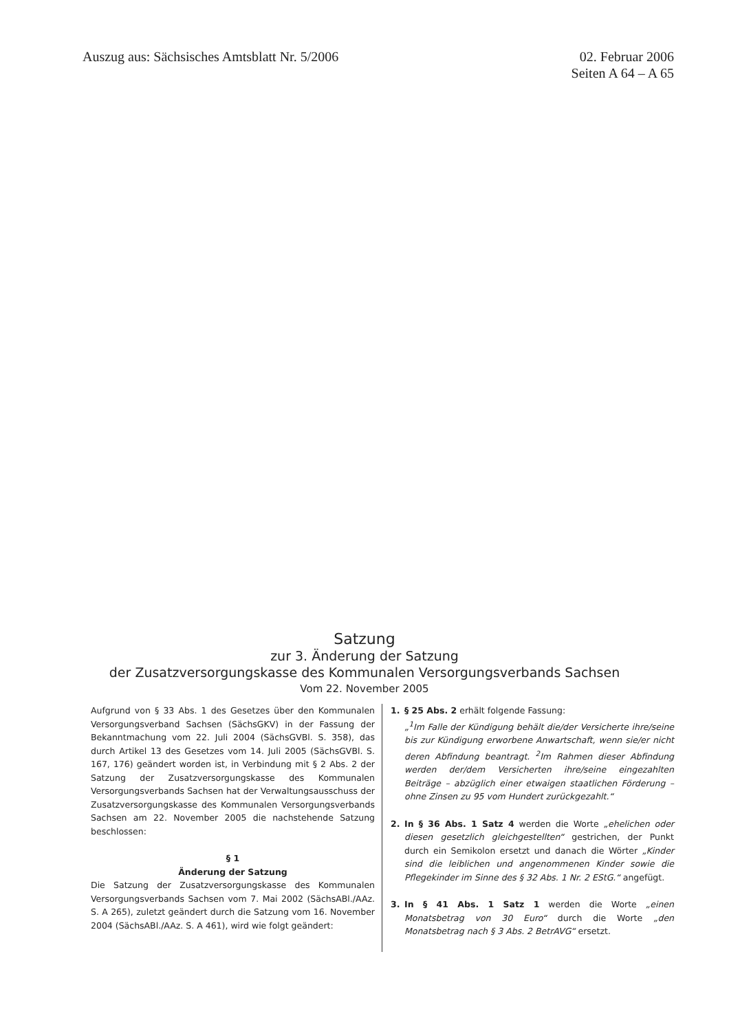Auszug aus: Sächsisches Amtsblatt Nr. 5/2006
02. Februar 2006
Seiten A 64 – A 65
Satzung
zur 3. Änderung der Satzung
der Zusatzversorgungskasse des Kommunalen Versorgungsverbands Sachsen
Vom 22. November 2005
Aufgrund von § 33 Abs. 1 des Gesetzes über den Kommunalen Versorgungsverband Sachsen (SächsGKV) in der Fassung der Bekanntmachung vom 22. Juli 2004 (SächsGVBl. S. 358), das durch Artikel 13 des Gesetzes vom 14. Juli 2005 (SächsGVBl. S. 167, 176) geändert worden ist, in Verbindung mit § 2 Abs. 2 der Satzung der Zusatzversorgungskasse des Kommunalen Versorgungsverbands Sachsen hat der Verwaltungsausschuss der Zusatzversorgungskasse des Kommunalen Versorgungsverbands Sachsen am 22. November 2005 die nachstehende Satzung beschlossen:
§ 1
Änderung der Satzung
Die Satzung der Zusatzversorgungskasse des Kommunalen Versorgungsverbands Sachsen vom 7. Mai 2002 (SächsABl./AAz. S. A 265), zuletzt geändert durch die Satzung vom 16. November 2004 (SächsABl./AAz. S. A 461), wird wie folgt geändert:
1. § 25 Abs. 2 erhält folgende Fassung:
„<sup>1</sup>Im Falle der Kündigung behält die/der Versicherte ihre/seine bis zur Kündigung erworbene Anwartschaft, wenn sie/er nicht deren Abfindung beantragt. <sup>2</sup>Im Rahmen dieser Abfindung werden der/dem Versicherten ihre/seine eingezahlten Beiträge – abzüglich einer etwaigen staatlichen Förderung – ohne Zinsen zu 95 vom Hundert zurückgezahlt.“
2. In § 36 Abs. 1 Satz 4 werden die Worte „ehelichen oder diesen gesetzlich gleichgestellten“ gestrichen, der Punkt durch ein Semikolon ersetzt und danach die Wörter „Kinder sind die leiblichen und angenommenen Kinder sowie die Pflegekinder im Sinne des § 32 Abs. 1 Nr. 2 EStG.“ angefügt.
3. In § 41 Abs. 1 Satz 1 werden die Worte „einen Monatsbetrag von 30 Euro“ durch die Worte „den Monatsbetrag nach § 3 Abs. 2 BetrAVG“ ersetzt.